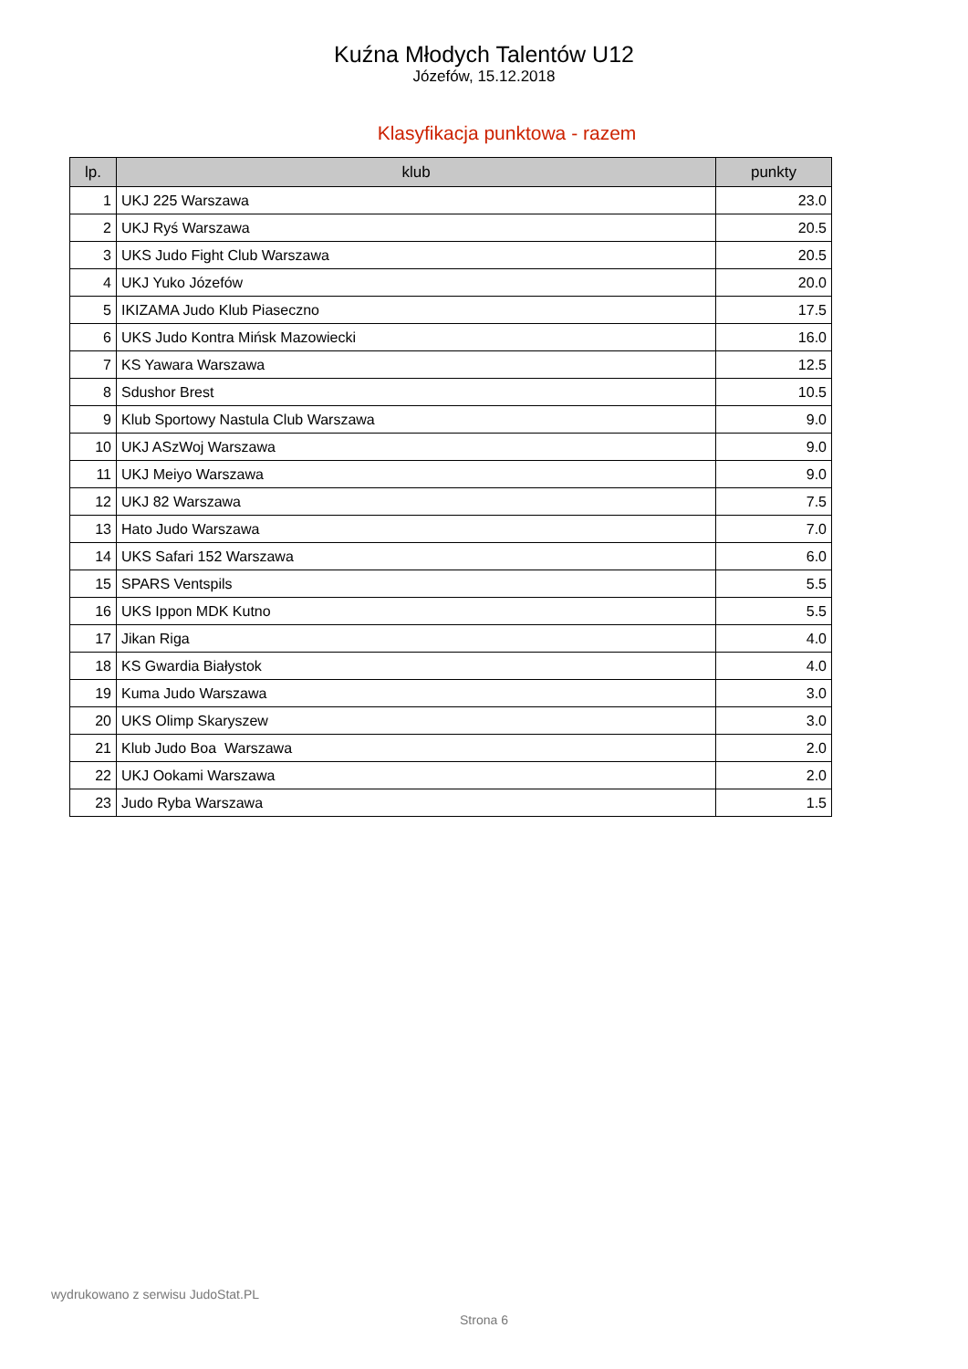Kuźna Młodych Talentów U12
Józefów, 15.12.2018
Klasyfikacja punktowa - razem
| lp. | klub | punkty |
| --- | --- | --- |
| 1 | UKJ 225 Warszawa | 23.0 |
| 2 | UKJ Ryś Warszawa | 20.5 |
| 3 | UKS Judo Fight Club Warszawa | 20.5 |
| 4 | UKJ Yuko Józefów | 20.0 |
| 5 | IKIZAMA Judo Klub Piaseczno | 17.5 |
| 6 | UKS Judo Kontra Mińsk Mazowiecki | 16.0 |
| 7 | KS Yawara Warszawa | 12.5 |
| 8 | Sdushor Brest | 10.5 |
| 9 | Klub Sportowy Nastula Club Warszawa | 9.0 |
| 10 | UKJ ASzWoj Warszawa | 9.0 |
| 11 | UKJ Meiyo Warszawa | 9.0 |
| 12 | UKJ 82 Warszawa | 7.5 |
| 13 | Hato Judo Warszawa | 7.0 |
| 14 | UKS Safari 152 Warszawa | 6.0 |
| 15 | SPARS Ventspils | 5.5 |
| 16 | UKS Ippon MDK Kutno | 5.5 |
| 17 | Jikan Riga | 4.0 |
| 18 | KS Gwardia Białystok | 4.0 |
| 19 | Kuma Judo Warszawa | 3.0 |
| 20 | UKS Olimp Skaryszew | 3.0 |
| 21 | Klub Judo Boa Warszawa | 2.0 |
| 22 | UKJ Ookami Warszawa | 2.0 |
| 23 | Judo Ryba Warszawa | 1.5 |
wydrukowano z serwisu JudoStat.PL
Strona 6